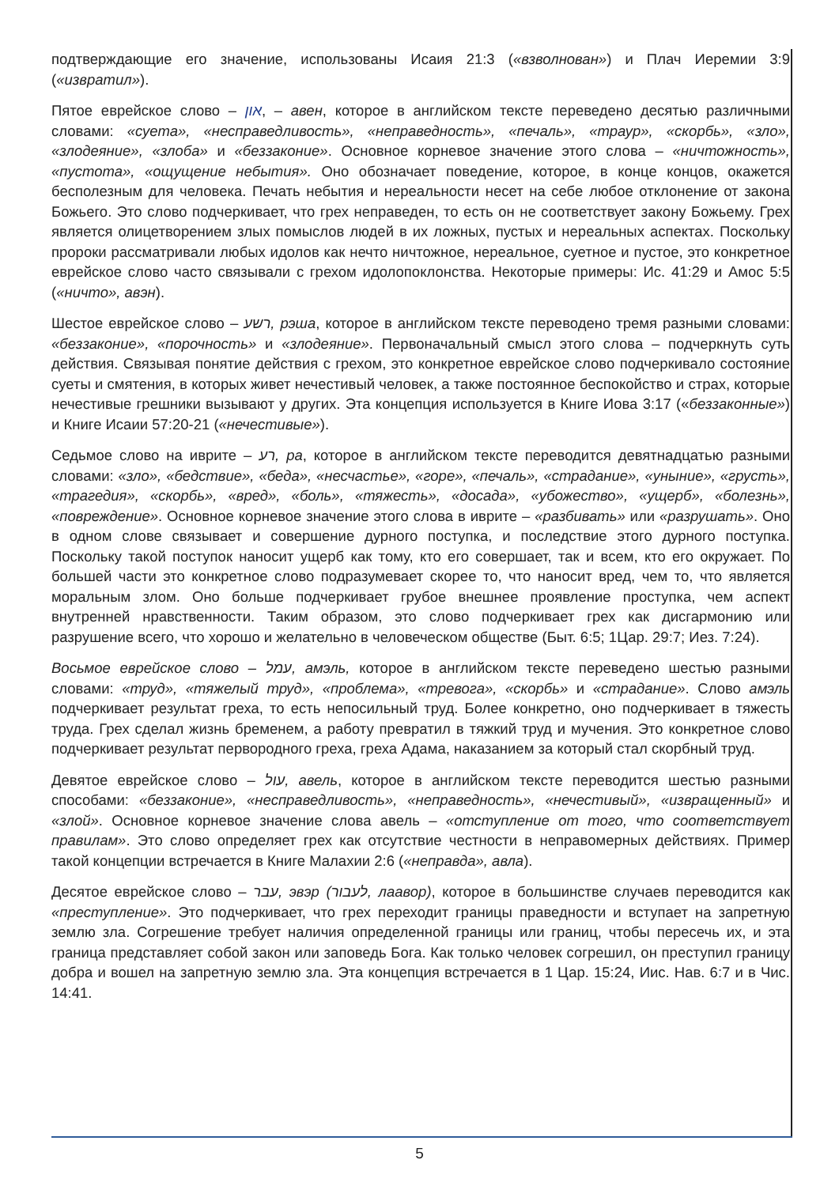подтверждающие его значение, использованы Исаия 21:3 («взволнован») и Плач Иеремии 3:9 («извратил»).
Пятое еврейское слово – און, – авен, которое в английском тексте переведено десятью различными словами: «суета», «несправедливость», «неправедность», «печаль», «траур», «скорбь», «зло», «злодеяние», «злоба» и «беззаконие». Основное корневое значение этого слова – «ничтожность», «пустота», «ощущение небытия». Оно обозначает поведение, которое, в конце концов, окажется бесполезным для человека. Печать небытия и нереальности несет на себе любое отклонение от закона Божьего. Это слово подчеркивает, что грех неправеден, то есть он не соответствует закону Божьему. Грех является олицетворением злых помыслов людей в их ложных, пустых и нереальных аспектах. Поскольку пророки рассматривали любых идолов как нечто ничтожное, нереальное, суетное и пустое, это конкретное еврейское слово часто связывали с грехом идолопоклонства. Некоторые примеры: Ис. 41:29 и Амос 5:5 («ничто», авэн).
Шестое еврейское слово – רשע, рэша, которое в английском тексте переводено тремя разными словами: «беззаконие», «порочность» и «злодеяние». Первоначальный смысл этого слова – подчеркнуть суть действия. Связывая понятие действия с грехом, это конкретное еврейское слово подчеркивало состояние суеты и смятения, в которых живет нечестивый человек, а также постоянное беспокойство и страх, которые нечестивые грешники вызывают у других. Эта концепция используется в Книге Иова 3:17 («беззаконные») и Книге Исаии 57:20-21 («нечестивые»).
Седьмое слово на иврите – רע, ра, которое в английском тексте переводится девятнадцатью разными словами: «зло», «бедствие», «беда», «несчастье», «горе», «печаль», «страдание», «уныние», «грусть», «трагедия», «скорбь», «вред», «боль», «тяжесть», «досада», «убожество», «ущерб», «болезнь», «повреждение». Основное корневое значение этого слова в иврите – «разбивать» или «разрушать». Оно в одном слове связывает и совершение дурного поступка, и последствие этого дурного поступка. Поскольку такой поступок наносит ущерб как тому, кто его совершает, так и всем, кто его окружает. По большей части это конкретное слово подразумевает скорее то, что наносит вред, чем то, что является моральным злом. Оно больше подчеркивает грубое внешнее проявление проступка, чем аспект внутренней нравственности. Таким образом, это слово подчеркивает грех как дисгармонию или разрушение всего, что хорошо и желательно в человеческом обществе (Быт. 6:5; 1Цар. 29:7; Иез. 7:24).
Восьмое еврейское слово – עמל, амэль, которое в английском тексте переведено шестью разными словами: «труд», «тяжелый труд», «проблема», «тревога», «скорбь» и «страдание». Слово амэль подчеркивает результат греха, то есть непосильный труд. Более конкретно, оно подчеркивает в тяжесть труда. Грех сделал жизнь бременем, а работу превратил в тяжкий труд и мучения. Это конкретное слово подчеркивает результат первородного греха, греха Адама, наказанием за который стал скорбный труд.
Девятое еврейское слово – עול, авель, которое в английском тексте переводится шестью разными способами: «беззаконие», «несправедливость», «неправедность», «нечестивый», «извращенный» и «злой». Основное корневое значение слова авель – «отступление от того, что соответствует правилам». Это слово определяет грех как отсутствие честности в неправомерных действиях. Пример такой концепции встречается в Книге Малахии 2:6 («неправда», авла).
Десятое еврейское слово – עבר, эвэр (לעבור, лаавор), которое в большинстве случаев переводится как «преступление». Это подчеркивает, что грех переходит границы праведности и вступает на запретную землю зла. Согрешение требует наличия определенной границы или границ, чтобы пересечь их, и эта граница представляет собой закон или заповедь Бога. Как только человек согрешил, он преступил границу добра и вошел на запретную землю зла. Эта концепция встречается в 1 Цар. 15:24, Иис. Нав. 6:7 и в Чис. 14:41.
5